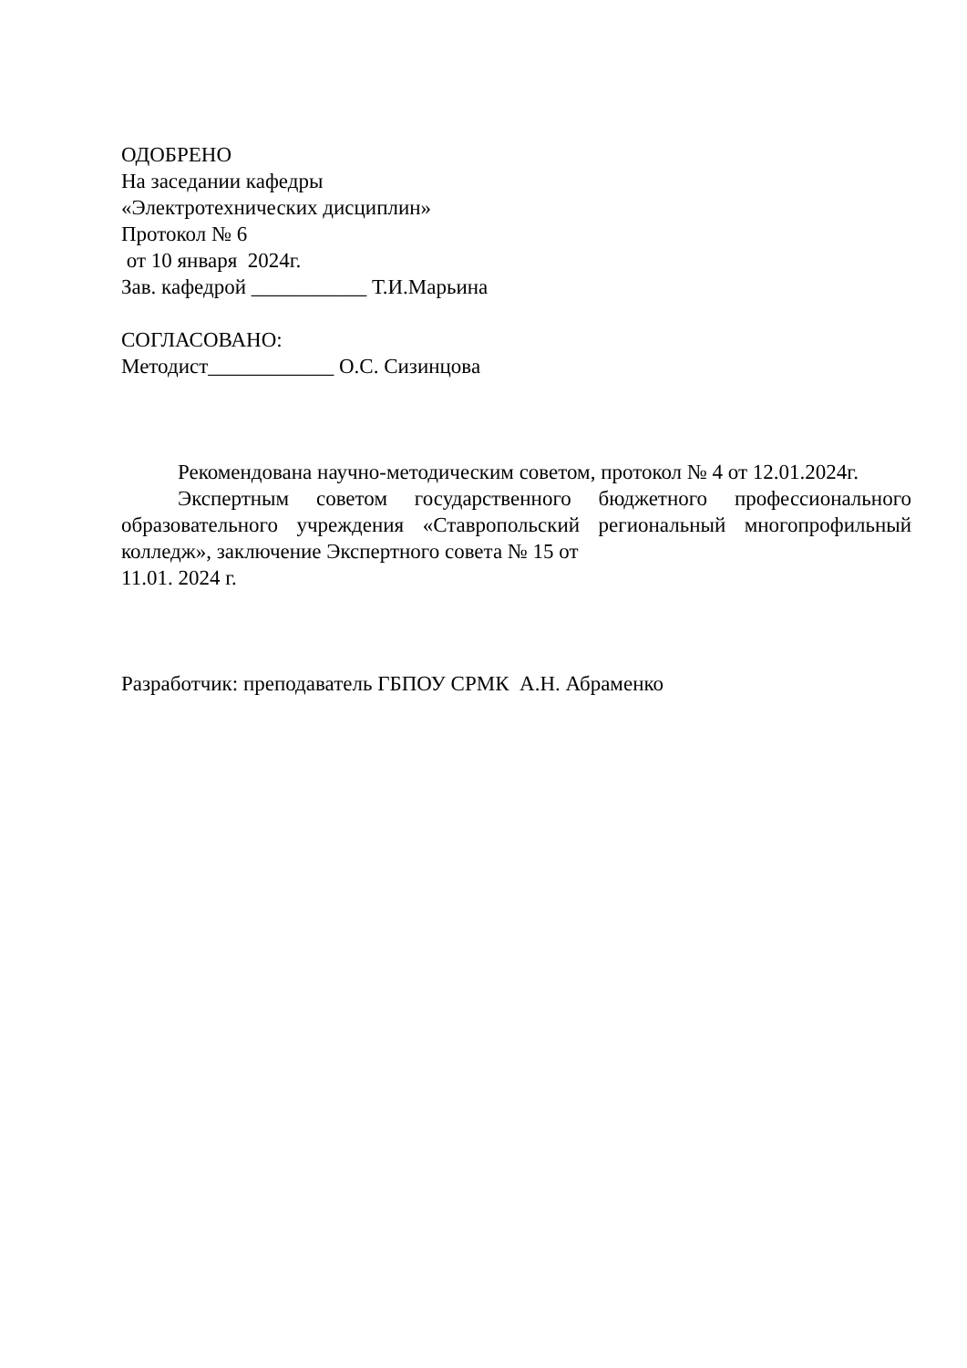ОДОБРЕНО
На заседании кафедры
«Электротехнических дисциплин»
Протокол № 6
от 10 января 2024г.
Зав. кафедрой ___________ Т.И.Марьина
СОГЛАСОВАНО:
Методист____________ О.С. Сизинцова
Рекомендована научно-методическим советом, протокол № 4 от 12.01.2024г.
Экспертным советом государственного бюджетного профессионального образовательного учреждения «Ставропольский региональный многопрофильный колледж», заключение Экспертного совета № 15 от
11.01. 2024 г.
Разработчик: преподаватель ГБПОУ СРМК А.Н. Абраменко